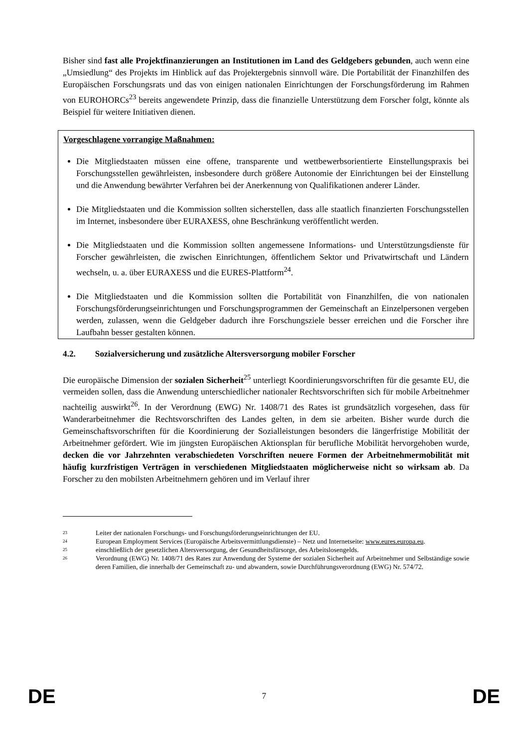Bisher sind fast alle Projektfinanzierungen an Institutionen im Land des Geldgebers gebunden, auch wenn eine „Umsiedlung“ des Projekts im Hinblick auf das Projektergebnis sinnvoll wäre. Die Portabilität der Finanzhilfen des Europäischen Forschungsrats und das von einigen nationalen Einrichtungen der Forschungsförderung im Rahmen von EUROHORCs<sup>23</sup> bereits angewendete Prinzip, dass die finanzielle Unterstützung dem Forscher folgt, könnte als Beispiel für weitere Initiativen dienen.
Vorgeschlagene vorrangige Maßnahmen:
Die Mitgliedstaaten müssen eine offene, transparente und wettbewerbsorientierte Einstellungspraxis bei Forschungsstellen gewährleisten, insbesondere durch größere Autonomie der Einrichtungen bei der Einstellung und die Anwendung bewährter Verfahren bei der Anerkennung von Qualifikationen anderer Länder.
Die Mitgliedstaaten und die Kommission sollten sicherstellen, dass alle staatlich finanzierten Forschungsstellen im Internet, insbesondere über EURAXESS, ohne Beschränkung veröffentlicht werden.
Die Mitgliedstaaten und die Kommission sollten angemessene Informations- und Unterstützungsdienste für Forscher gewährleisten, die zwischen Einrichtungen, öffentlichem Sektor und Privatwirtschaft und Ländern wechseln, u. a. über EURAXESS und die EURES-Plattform<sup>24</sup>.
Die Mitgliedstaaten und die Kommission sollten die Portabilität von Finanzhilfen, die von nationalen Forschungsförderungseinrichtungen und Forschungsprogrammen der Gemeinschaft an Einzelpersonen vergeben werden, zulassen, wenn die Geldgeber dadurch ihre Forschungsziele besser erreichen und die Forscher ihre Laufbahn besser gestalten können.
4.2. Sozialversicherung und zusätzliche Altersversorgung mobiler Forscher
Die europäische Dimension der sozialen Sicherheit<sup>25</sup> unterliegt Koordinierungsvorschriften für die gesamte EU, die vermeiden sollen, dass die Anwendung unterschiedlicher nationaler Rechtsvorschriften sich für mobile Arbeitnehmer nachteilig auswirkt<sup>26</sup>. In der Verordnung (EWG) Nr. 1408/71 des Rates ist grundsätzlich vorgesehen, dass für Wanderarbeitnehmer die Rechtsvorschriften des Landes gelten, in dem sie arbeiten. Bisher wurde durch die Gemeinschaftsvorschriften für die Koordinierung der Sozialleistungen besonders die längerfristige Mobilität der Arbeitnehmer gefördert. Wie im jüngsten Europäischen Aktionsplan für berufliche Mobilität hervorgehoben wurde, decken die vor Jahrzehnten verabschiedeten Vorschriften neuere Formen der Arbeitnehmermobilität mit häufig kurzfristigen Verträgen in verschiedenen Mitgliedstaaten möglicherweise nicht so wirksam ab. Da Forscher zu den mobilsten Arbeitnehmern gehören und im Verlauf ihrer
23 Leiter der nationalen Forschungs- und Forschungsförderungseinrichtungen der EU.
24 European Employment Services (Europäische Arbeitsvermittlungsdienste) – Netz und Internetseite: www.eures.europa.eu.
25 einschließlich der gesetzlichen Altersversorgung, der Gesundheitsfürsorge, des Arbeitslosengelds.
26 Verordnung (EWG) Nr. 1408/71 des Rates zur Anwendung der Systeme der sozialen Sicherheit auf Arbeitnehmer und Selbständige sowie deren Familien, die innerhalb der Gemeinschaft zu- und abwandern, sowie Durchführungsverordnung (EWG) Nr. 574/72.
DE 7 DE